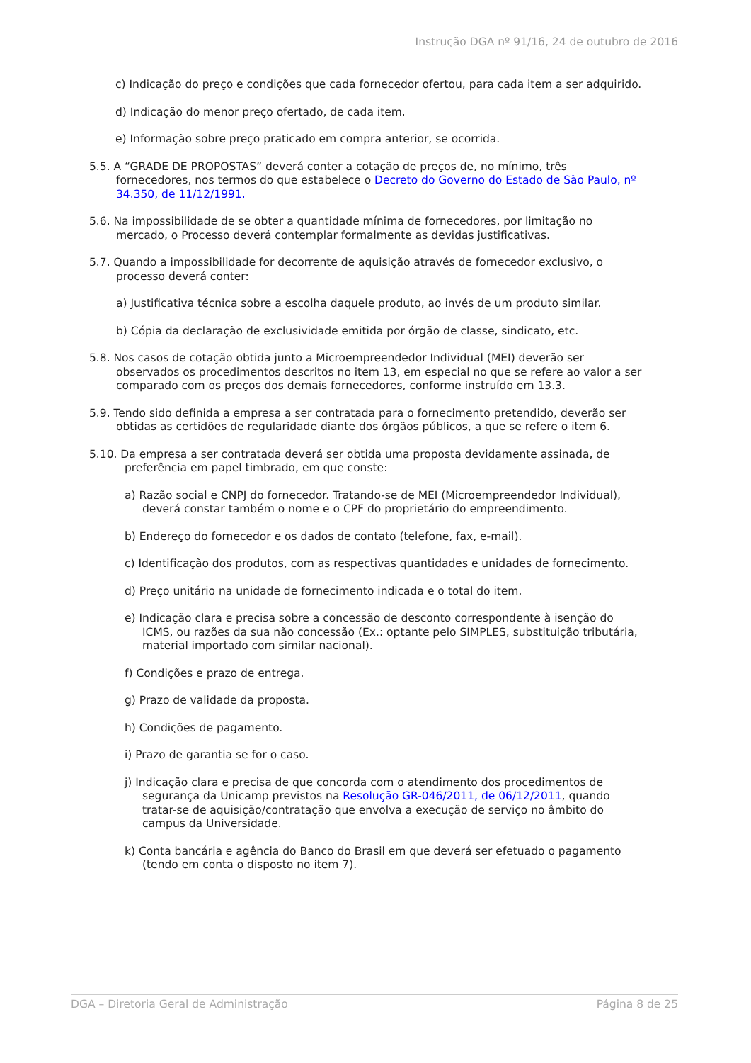Instrução DGA nº 91/16, 24 de outubro de 2016
c) Indicação do preço e condições que cada fornecedor ofertou, para cada item a ser adquirido.
d) Indicação do menor preço ofertado, de cada item.
e) Informação sobre preço praticado em compra anterior, se ocorrida.
5.5. A “GRADE DE PROPOSTAS” deverá conter a cotação de preços de, no mínimo, três fornecedores, nos termos do que estabelece o Decreto do Governo do Estado de São Paulo, nº 34.350, de 11/12/1991.
5.6. Na impossibilidade de se obter a quantidade mínima de fornecedores, por limitação no mercado, o Processo deverá contemplar formalmente as devidas justificativas.
5.7. Quando a impossibilidade for decorrente de aquisição através de fornecedor exclusivo, o processo deverá conter:
a) Justificativa técnica sobre a escolha daquele produto, ao invés de um produto similar.
b) Cópia da declaração de exclusividade emitida por órgão de classe, sindicato, etc.
5.8. Nos casos de cotação obtida junto a Microempreendedor Individual (MEI) deverão ser observados os procedimentos descritos no item 13, em especial no que se refere ao valor a ser comparado com os preços dos demais fornecedores, conforme instruído em 13.3.
5.9. Tendo sido definida a empresa a ser contratada para o fornecimento pretendido, deverão ser obtidas as certidões de regularidade diante dos órgãos públicos, a que se refere o item 6.
5.10. Da empresa a ser contratada deverá ser obtida uma proposta devidamente assinada, de preferência em papel timbrado, em que conste:
a) Razão social e CNPJ do fornecedor. Tratando-se de MEI (Microempreendedor Individual), deverá constar também o nome e o CPF do proprietário do empreendimento.
b) Endereço do fornecedor e os dados de contato (telefone, fax, e-mail).
c) Identificação dos produtos, com as respectivas quantidades e unidades de fornecimento.
d) Preço unitário na unidade de fornecimento indicada e o total do item.
e) Indicação clara e precisa sobre a concessão de desconto correspondente à isenção do ICMS, ou razões da sua não concessão (Ex.: optante pelo SIMPLES, substituição tributária, material importado com similar nacional).
f) Condições e prazo de entrega.
g) Prazo de validade da proposta.
h) Condições de pagamento.
i) Prazo de garantia se for o caso.
j) Indicação clara e precisa de que concorda com o atendimento dos procedimentos de segurança da Unicamp previstos na Resolução GR-046/2011, de 06/12/2011, quando tratar-se de aquisição/contratação que envolva a execução de serviço no âmbito do campus da Universidade.
k) Conta bancária e agência do Banco do Brasil em que deverá ser efetuado o pagamento (tendo em conta o disposto no item 7).
DGA – Diretoria Geral de Administração Página 8 de 25